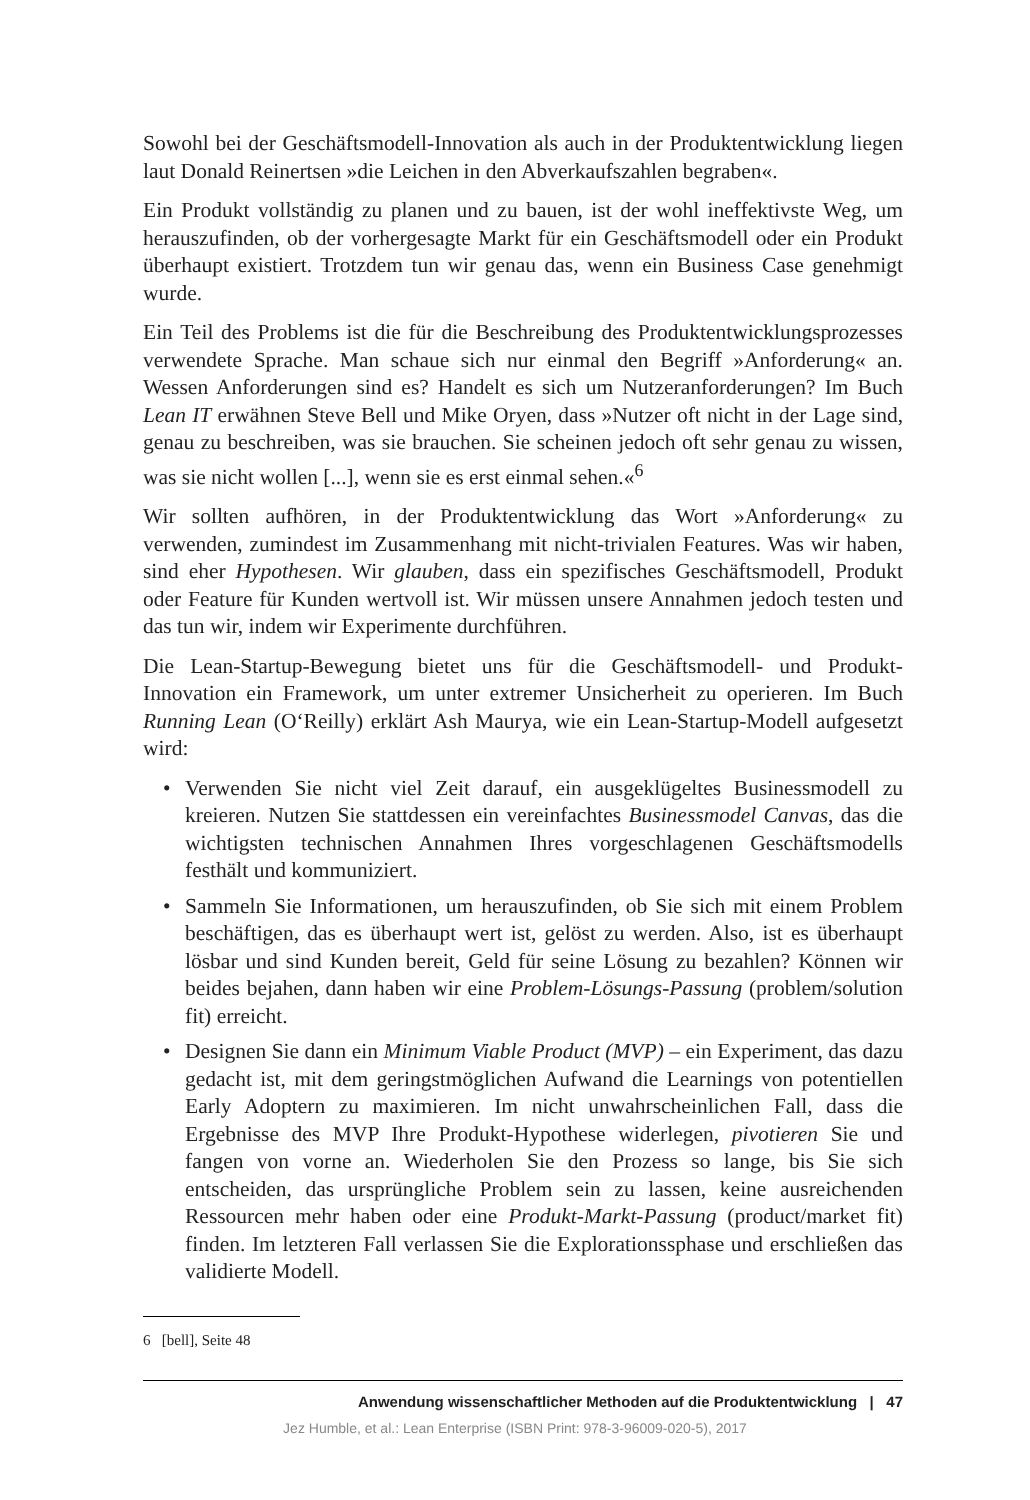Sowohl bei der Geschäftsmodell-Innovation als auch in der Produktentwicklung lie­gen laut Donald Reinertsen »die Leichen in den Abverkaufszahlen begraben«.
Ein Produkt vollständig zu planen und zu bauen, ist der wohl ineffektivste Weg, um herauszufinden, ob der vorhergesagte Markt für ein Geschäftsmodell oder ein Produkt überhaupt existiert. Trotzdem tun wir genau das, wenn ein Business Case genehmigt wurde.
Ein Teil des Problems ist die für die Beschreibung des Produktentwicklungsprozes­ses verwendete Sprache. Man schaue sich nur einmal den Begriff »Anforderung« an. Wessen Anforderungen sind es? Handelt es sich um Nutzeranforderungen? Im Buch Lean IT erwähnen Steve Bell und Mike Oryen, dass »Nutzer oft nicht in der Lage sind, genau zu beschreiben, was sie brauchen. Sie scheinen jedoch oft sehr genau zu wissen, was sie nicht wollen [...], wenn sie es erst einmal sehen.«<sup>6</sup>
Wir sollten aufhören, in der Produktentwicklung das Wort »Anforderung« zu verwenden, zumindest im Zusammenhang mit nicht-trivialen Features. Was wir haben, sind eher Hypothesen. Wir glauben, dass ein spezifisches Geschäftsmodell, Produkt oder Feature für Kunden wertvoll ist. Wir müssen unsere Annahmen jedoch testen und das tun wir, indem wir Experimente durchführen.
Die Lean-Startup-Bewegung bietet uns für die Geschäftsmodell- und Produkt-Innovation ein Framework, um unter extremer Unsicherheit zu operieren. Im Buch Running Lean (O‘Reilly) erklärt Ash Maurya, wie ein Lean-Startup-Modell aufgesetzt wird:
• Verwenden Sie nicht viel Zeit darauf, ein ausgeklügeltes Businessmodell zu kreieren. Nutzen Sie stattdessen ein vereinfachtes Businessmodel Canvas, das die wichtigsten technischen Annahmen Ihres vorgeschlagenen Geschäftsmo­dells festhält und kommuniziert.
• Sammeln Sie Informationen, um herauszufinden, ob Sie sich mit einem Prob­lem beschäftigen, das es überhaupt wert ist, gelöst zu werden. Also, ist es überhaupt lösbar und sind Kunden bereit, Geld für seine Lösung zu bezahlen? Können wir beides bejahen, dann haben wir eine Problem-Lösungs-Passung (problem/solution fit) erreicht.
• Designen Sie dann ein Minimum Viable Product (MVP) – ein Experiment, das dazu gedacht ist, mit dem geringstmöglichen Aufwand die Learnings von potentiellen Early Adoptern zu maximieren. Im nicht unwahrscheinlichen Fall, dass die Ergebnisse des MVP Ihre Produkt-Hypothese widerlegen, pivotieren Sie und fangen von vorne an. Wiederholen Sie den Prozess so lange, bis Sie sich entscheiden, das ursprüngliche Problem sein zu lassen, keine ausreichenden Ressourcen mehr haben oder eine Produkt-Markt-Passung (product/market fit) finden. Im letzteren Fall verlassen Sie die Explorationssphase und erschlie­ßen das validierte Modell.
6 [bell], Seite 48
Anwendung wissenschaftlicher Methoden auf die Produktentwicklung | 47
Jez Humble, et al.: Lean Enterprise (ISBN Print: 978-3-96009-020-5), 2017